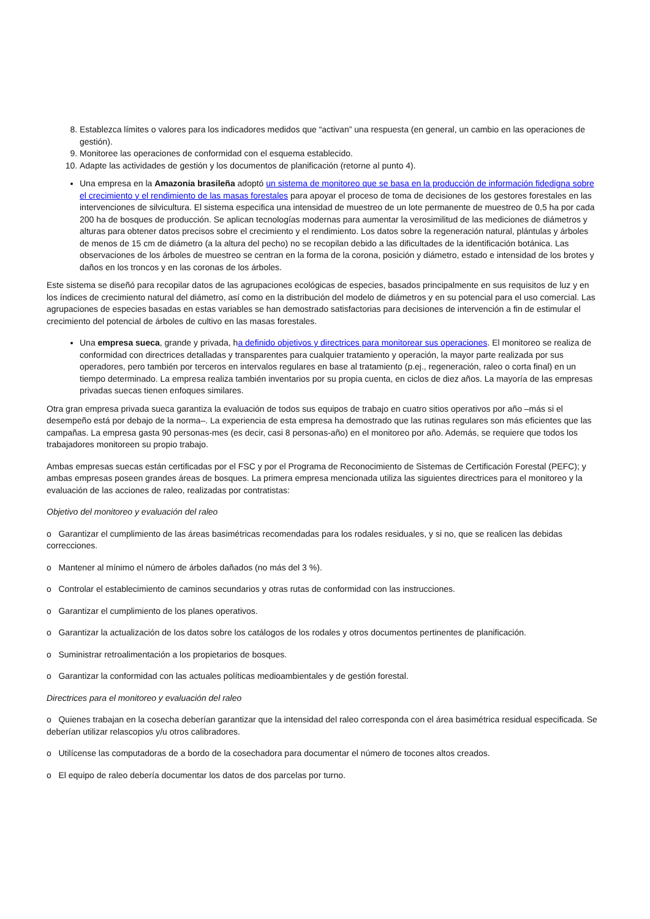8. Establezca límites o valores para los indicadores medidos que “activan” una respuesta (en general, un cambio en las operaciones de gestión).
9. Monitoree las operaciones de conformidad con el esquema establecido.
10. Adapte las actividades de gestión y los documentos de planificación (retorne al punto 4).
Una empresa en la Amazonia brasileña adoptó un sistema de monitoreo que se basa en la producción de información fidedigna sobre el crecimiento y el rendimiento de las masas forestales para apoyar el proceso de toma de decisiones de los gestores forestales en las intervenciones de silvicultura. El sistema especifica una intensidad de muestreo de un lote permanente de muestreo de 0,5 ha por cada 200 ha de bosques de producción. Se aplican tecnologías modernas para aumentar la verosimilitud de las mediciones de diámetros y alturas para obtener datos precisos sobre el crecimiento y el rendimiento. Los datos sobre la regeneración natural, plántulas y árboles de menos de 15 cm de diámetro (a la altura del pecho) no se recopilan debido a las dificultades de la identificación botánica. Las observaciones de los árboles de muestreo se centran en la forma de la corona, posición y diámetro, estado e intensidad de los brotes y daños en los troncos y en las coronas de los árboles.
Este sistema se diseñó para recopilar datos de las agrupaciones ecológicas de especies, basados principalmente en sus requisitos de luz y en los índices de crecimiento natural del diámetro, así como en la distribución del modelo de diámetros y en su potencial para el uso comercial. Las agrupaciones de especies basadas en estas variables se han demostrado satisfactorias para decisiones de intervención a fin de estimular el crecimiento del potencial de árboles de cultivo en las masas forestales.
Una empresa sueca, grande y privada, ha definido objetivos y directrices para monitorear sus operaciones. El monitoreo se realiza de conformidad con directrices detalladas y transparentes para cualquier tratamiento y operación, la mayor parte realizada por sus operadores, pero también por terceros en intervalos regulares en base al tratamiento (p.ej., regeneración, raleo o corta final) en un tiempo determinado. La empresa realiza también inventarios por su propia cuenta, en ciclos de diez años. La mayoría de las empresas privadas suecas tienen enfoques similares.
Otra gran empresa privada sueca garantiza la evaluación de todos sus equipos de trabajo en cuatro sitios operativos por año –más si el desempeño está por debajo de la norma–. La experiencia de esta empresa ha demostrado que las rutinas regulares son más eficientes que las campañas. La empresa gasta 90 personas-mes (es decir, casi 8 personas-año) en el monitoreo por año. Además, se requiere que todos los trabajadores monitoreen su propio trabajo.
Ambas empresas suecas están certificadas por el FSC y por el Programa de Reconocimiento de Sistemas de Certificación Forestal (PEFC); y ambas empresas poseen grandes áreas de bosques. La primera empresa mencionada utiliza las siguientes directrices para el monitoreo y la evaluación de las acciones de raleo, realizadas por contratistas:
Objetivo del monitoreo y evaluación del raleo
o Garantizar el cumplimiento de las áreas basimétricas recomendadas para los rodales residuales, y si no, que se realicen las debidas correcciones.
o Mantener al mínimo el número de árboles dañados (no más del 3 %).
o Controlar el establecimiento de caminos secundarios y otras rutas de conformidad con las instrucciones.
o Garantizar el cumplimiento de los planes operativos.
o Garantizar la actualización de los datos sobre los catálogos de los rodales y otros documentos pertinentes de planificación.
o Suministrar retroalimentación a los propietarios de bosques.
o Garantizar la conformidad con las actuales políticas medioambientales y de gestión forestal.
Directrices para el monitoreo y evaluación del raleo
o Quienes trabajan en la cosecha deberían garantizar que la intensidad del raleo corresponda con el área basimétrica residual especificada. Se deberían utilizar relascopios y/u otros calibradores.
o Utilícense las computadoras de a bordo de la cosechadora para documentar el número de tocones altos creados.
o El equipo de raleo debería documentar los datos de dos parcelas por turno.